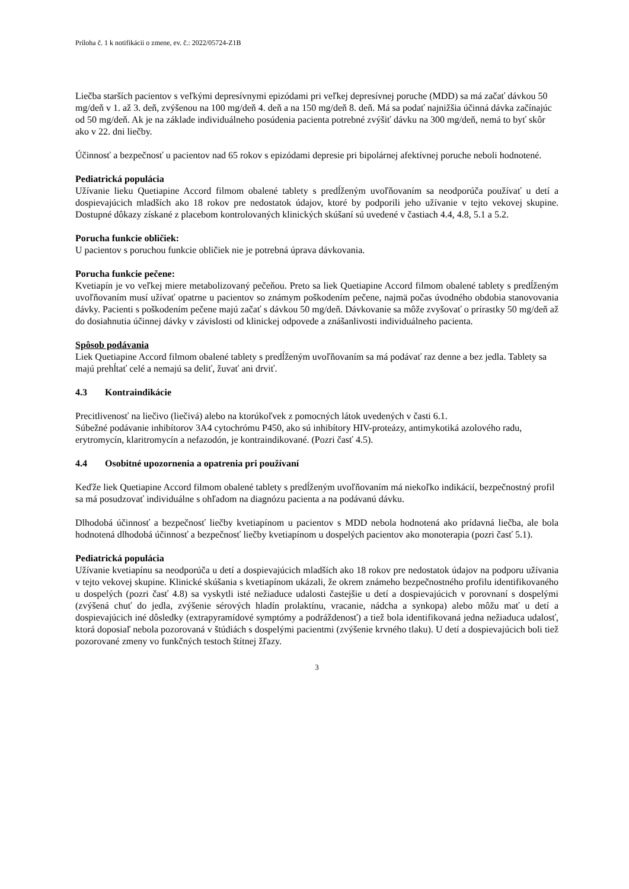Príloha č. 1 k notifikácii o zmene, ev. č.: 2022/05724-Z1B
Liečba starších pacientov s veľkými depresívnymi epizódami pri veľkej depresívnej poruche (MDD) sa má začať dávkou 50 mg/deň v 1. až 3. deň, zvýšenou na 100 mg/deň 4. deň a na 150 mg/deň 8. deň. Má sa podať najnižšia účinná dávka začínajúc od 50 mg/deň. Ak je na základe individuálneho posúdenia pacienta potrebné zvýšiť dávku na 300 mg/deň, nemá to byť skôr ako v 22. dni liečby.
Účinnosť a bezpečnosť u pacientov nad 65 rokov s epizódami depresie pri bipolárnej afektívnej poruche neboli hodnotené.
Pediatrická populácia
Užívanie lieku Quetiapine Accord filmom obalené tablety s predĺženým uvoľňovaním sa neodporúča používať u detí a dospievajúcich mladších ako 18 rokov pre nedostatok údajov, ktoré by podporili jeho užívanie v tejto vekovej skupine. Dostupné dôkazy získané z placebom kontrolovaných klinických skúšaní sú uvedené v častiach 4.4, 4.8, 5.1 a 5.2.
Porucha funkcie obličiek:
U pacientov s poruchou funkcie obličiek nie je potrebná úprava dávkovania.
Porucha funkcie pečene:
Kvetiapín je vo veľkej miere metabolizovaný pečeňou. Preto sa liek Quetiapine Accord filmom obalené tablety s predĺženým uvoľňovaním musí užívať opatrne u pacientov so známym poškodením pečene, najmä počas úvodného obdobia stanovovania dávky. Pacienti s poškodením pečene majú začať s dávkou 50 mg/deň. Dávkovanie sa môže zvyšovať o prírastky 50 mg/deň až do dosiahnutia účinnej dávky v závislosti od klinickej odpovede a znášanlivosti individuálneho pacienta.
Spôsob podávania
Liek Quetiapine Accord filmom obalené tablety s predĺženým uvoľňovaním sa má podávať raz denne a bez jedla. Tablety sa majú prehĺtať celé a nemajú sa deliť, žuvať ani drviť.
4.3 Kontraindikácie
Precitlivenosť na liečivo (liečivá) alebo na ktorúkoľvek z pomocných látok uvedených v časti 6.1.
Súbežné podávanie inhibítorov 3A4 cytochrómu P450, ako sú inhibítory HIV-proteázy, antimykotiká azolového radu, erytromycín, klaritromycín a nefazodón, je kontraindikované. (Pozri časť 4.5).
4.4 Osobitné upozornenia a opatrenia pri používaní
Keďže liek Quetiapine Accord filmom obalené tablety s predĺženým uvoľňovaním má niekoľko indikácií, bezpečnostný profil sa má posudzovať individuálne s ohľadom na diagnózu pacienta a na podávanú dávku.
Dlhodobá účinnosť a bezpečnosť liečby kvetiapínom u pacientov s MDD nebola hodnotená ako prídavná liečba, ale bola hodnotená dlhodobá účinnosť a bezpečnosť liečby kvetiapínom u dospelých pacientov ako monoterapia (pozri časť 5.1).
Pediatrická populácia
Užívanie kvetiapínu sa neodporúča u detí a dospievajúcich mladších ako 18 rokov pre nedostatok údajov na podporu užívania v tejto vekovej skupine. Klinické skúšania s kvetiapínom ukázali, že okrem známeho bezpečnostného profilu identifikovaného u dospelých (pozri časť 4.8) sa vyskytli isté nežiaduce udalosti častejšie u detí a dospievajúcich v porovnaní s dospelými (zvýšená chuť do jedla, zvýšenie sérových hladín prolaktínu, vracanie, nádcha a synkopa) alebo môžu mať u detí a dospievajúcich iné dôsledky (extrapyramídové symptómy a podráždenosť) a tiež bola identifikovaná jedna nežiaduca udalosť, ktorá doposiaľ nebola pozorovaná v štúdiách s dospelými pacientmi (zvýšenie krvného tlaku). U detí a dospievajúcich boli tiež pozorované zmeny vo funkčných testoch štítnej žľazy.
3